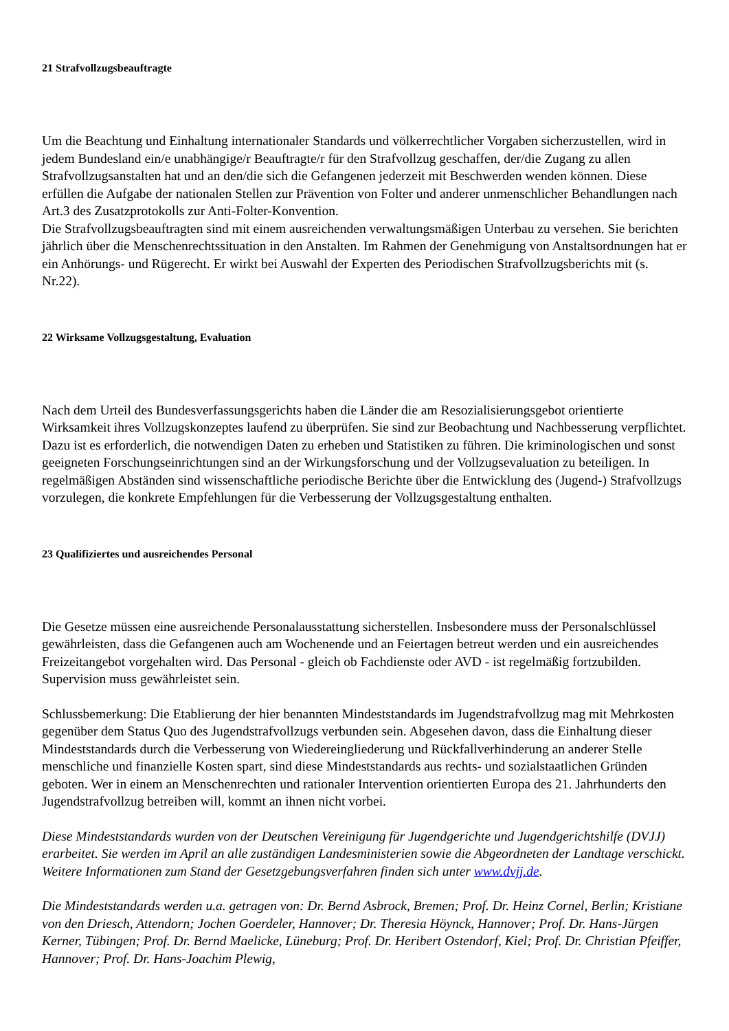21 Strafvollzugsbeauftragte
Um die Beachtung und Einhaltung internationaler Standards und völkerrechtlicher Vorgaben sicherzustellen, wird in jedem Bundesland ein/e unabhängige/r Beauftragte/r für den Strafvollzug geschaffen, der/die Zugang zu allen Strafvollzugsanstalten hat und an den/die sich die Gefangenen jederzeit mit Beschwerden wenden können. Diese erfüllen die Aufgabe der nationalen Stellen zur Prävention von Folter und anderer unmenschlicher Behandlungen nach Art.3 des Zusatzprotokolls zur Anti-Folter-Konvention.
Die Strafvollzugsbeauftragten sind mit einem ausreichenden verwaltungsmäßigen Unterbau zu versehen. Sie berichten jährlich über die Menschenrechtssituation in den Anstalten. Im Rahmen der Genehmigung von Anstaltsordnungen hat er ein Anhörungs- und Rügerecht. Er wirkt bei Auswahl der Experten des Periodischen Strafvollzugsberichts mit (s. Nr.22).
22 Wirksame Vollzugsgestaltung, Evaluation
Nach dem Urteil des Bundesverfassungsgerichts haben die Länder die am Resozialisierungsgebot orientierte Wirksamkeit ihres Vollzugskonzeptes laufend zu überprüfen. Sie sind zur Beobachtung und Nachbesserung verpflichtet. Dazu ist es erforderlich, die notwendigen Daten zu erheben und Statistiken zu führen. Die kriminologischen und sonst geeigneten Forschungseinrichtungen sind an der Wirkungsforschung und der Vollzugsevaluation zu beteiligen. In regelmäßigen Abständen sind wissenschaftliche periodische Berichte über die Entwicklung des (Jugend-) Strafvollzugs vorzulegen, die konkrete Empfehlungen für die Verbesserung der Vollzugsgestaltung enthalten.
23 Qualifiziertes und ausreichendes Personal
Die Gesetze müssen eine ausreichende Personalausstattung sicherstellen. Insbesondere muss der Personalschlüssel gewährleisten, dass die Gefangenen auch am Wochenende und an Feiertagen betreut werden und ein ausreichendes Freizeitangebot vorgehalten wird. Das Personal - gleich ob Fachdienste oder AVD - ist regelmäßig fortzubilden. Supervision muss gewährleistet sein.
Schlussbemerkung: Die Etablierung der hier benannten Mindeststandards im Jugendstrafvollzug mag mit Mehrkosten gegenüber dem Status Quo des Jugendstrafvollzugs verbunden sein. Abgesehen davon, dass die Einhaltung dieser Mindeststandards durch die Verbesserung von Wiedereingliederung und Rückfallverhinderung an anderer Stelle menschliche und finanzielle Kosten spart, sind diese Mindeststandards aus rechts- und sozialstaatlichen Gründen geboten. Wer in einem an Menschenrechten und rationaler Intervention orientierten Europa des 21. Jahrhunderts den Jugendstrafvollzug betreiben will, kommt an ihnen nicht vorbei.
Diese Mindeststandards wurden von der Deutschen Vereinigung für Jugendgerichte und Jugendgerichtshilfe (DVJJ) erarbeitet. Sie werden im April an alle zuständigen Landesministerien sowie die Abgeordneten der Landtage verschickt. Weitere Informationen zum Stand der Gesetzgebungsverfahren finden sich unter www.dvjj.de.
Die Mindeststandards werden u.a. getragen von: Dr. Bernd Asbrock, Bremen; Prof. Dr. Heinz Cornel, Berlin; Kristiane von den Driesch, Attendorn; Jochen Goerdeler, Hannover; Dr. Theresia Höynck, Hannover; Prof. Dr. Hans-Jürgen Kerner, Tübingen; Prof. Dr. Bernd Maelicke, Lüneburg; Prof. Dr. Heribert Ostendorf, Kiel; Prof. Dr. Christian Pfeiffer, Hannover; Prof. Dr. Hans-Joachim Plewig,